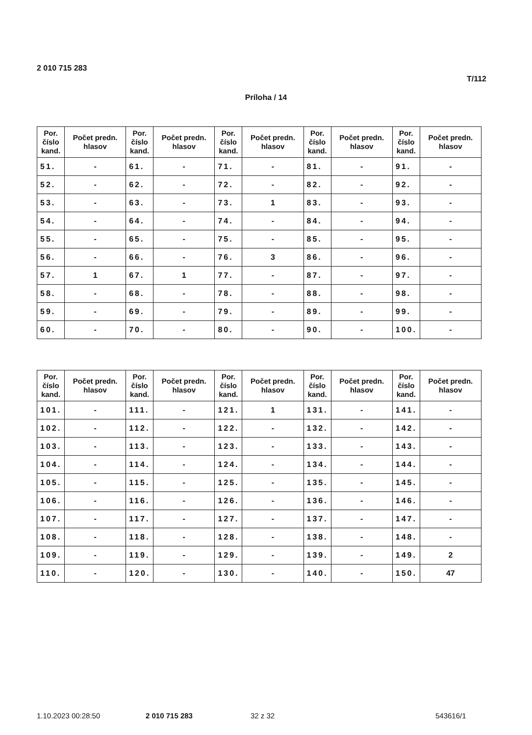2 010 715 283
T/112
Príloha / 14
| Por. číslo kand. | Počet predn. hlasov | Por. číslo kand. | Počet predn. hlasov | Por. číslo kand. | Počet predn. hlasov | Por. číslo kand. | Počet predn. hlasov | Por. číslo kand. | Počet predn. hlasov |
| --- | --- | --- | --- | --- | --- | --- | --- | --- | --- |
| 51. | - | 61. | - | 71. | - | 81. | - | 91. | - |
| 52. | - | 62. | - | 72. | - | 82. | - | 92. | - |
| 53. | - | 63. | - | 73. | 1 | 83. | - | 93. | - |
| 54. | - | 64. | - | 74. | - | 84. | - | 94. | - |
| 55. | - | 65. | - | 75. | - | 85. | - | 95. | - |
| 56. | - | 66. | - | 76. | 3 | 86. | - | 96. | - |
| 57. | 1 | 67. | 1 | 77. | - | 87. | - | 97. | - |
| 58. | - | 68. | - | 78. | - | 88. | - | 98. | - |
| 59. | - | 69. | - | 79. | - | 89. | - | 99. | - |
| 60. | - | 70. | - | 80. | - | 90. | - | 100. | - |
| Por. číslo kand. | Počet predn. hlasov | Por. číslo kand. | Počet predn. hlasov | Por. číslo kand. | Počet predn. hlasov | Por. číslo kand. | Počet predn. hlasov | Por. číslo kand. | Počet predn. hlasov |
| --- | --- | --- | --- | --- | --- | --- | --- | --- | --- |
| 101. | - | 111. | - | 121. | 1 | 131. | - | 141. | - |
| 102. | - | 112. | - | 122. | - | 132. | - | 142. | - |
| 103. | - | 113. | - | 123. | - | 133. | - | 143. | - |
| 104. | - | 114. | - | 124. | - | 134. | - | 144. | - |
| 105. | - | 115. | - | 125. | - | 135. | - | 145. | - |
| 106. | - | 116. | - | 126. | - | 136. | - | 146. | - |
| 107. | - | 117. | - | 127. | - | 137. | - | 147. | - |
| 108. | - | 118. | - | 128. | - | 138. | - | 148. | - |
| 109. | - | 119. | - | 129. | - | 139. | - | 149. | 2 |
| 110. | - | 120. | - | 130. | - | 140. | - | 150. | 47 |
1.10.2023 00:28:50 2 010 715 283 32 z 32 543616/1